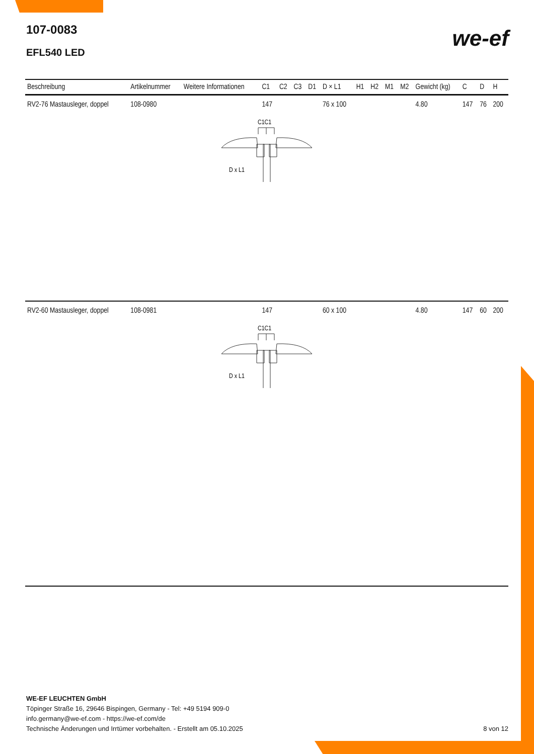107-0083
EFL540 LED
we-ef
| Beschreibung | Artikelnummer | Weitere Informationen | C1 | C2 | C3 | D1 | D × L1 | H1 | H2 | M1 | M2 | Gewicht (kg) | C | D | H |
| --- | --- | --- | --- | --- | --- | --- | --- | --- | --- | --- | --- | --- | --- | --- | --- |
| RV2-76 Mastausleger, doppel | 108-0980 | | 147 | | | | 76 x 100 | | | | | 4.80 | 147 | 76 | 200 |
| C1C1 D x L1 | | | | | | | | | | | | | | | |
| RV2-60 Mastausleger, doppel | 108-0981 | | 147 | | | | 60 x 100 | | | | | 4.80 | 147 | 60 | 200 |
| C1C1 D x L1 | | | | | | | | | | | | | | | |
WE-EF LEUCHTEN GmbH
Töpinger Straße 16, 29646 Bispingen, Germany - Tel: +49 5194 909-0
info.germany@we-ef.com - https://we-ef.com/de
Technische Änderungen und Irrtümer vorbehalten. - Erstellt am 05.10.2025 8 von 12